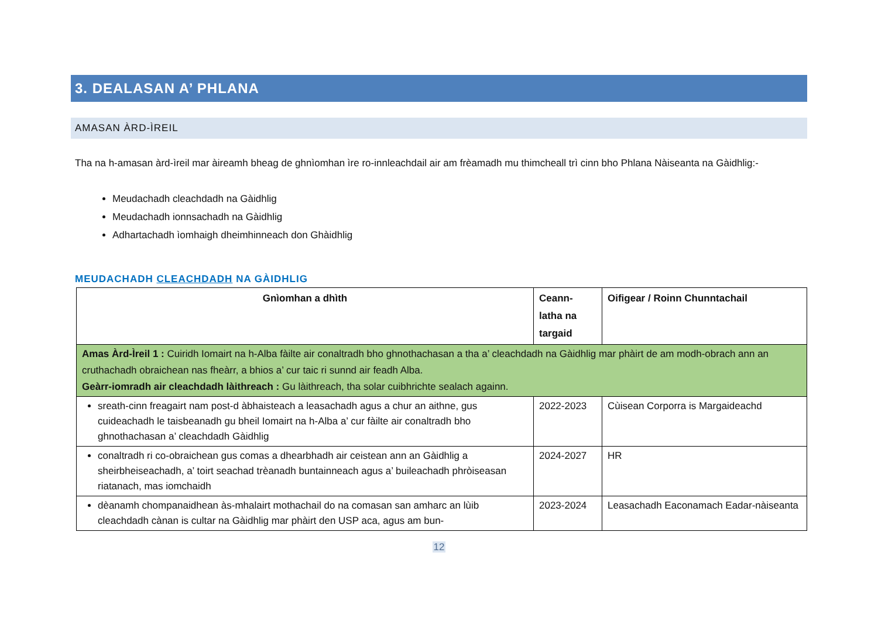3. DEALASAN A’ PHLANA
AMASAN ÀRD-ÌREIL
Tha na h-amasan àrd-ìreil mar àireamh bheag de ghnìomhan ìre ro-innleachdail air am frèamadh mu thimcheall trì cinn bho Phlana Nàiseanta na Gàidhlig:-
Meudachadh cleachdadh na Gàidhlig
Meudachadh ionnsachadh na Gàidhlig
Adhartachadh ìomhaigh dheimhinneach don Ghàidhlig
MEUDACHADH CLEACHDADH NA GÀIDHLIG
| Gnìomhan a dhìth | Ceann- latha na targaid | Oifigear / Roinn Chunntachail |
| --- | --- | --- |
| Amas Àrd-Ìreil 1 : Cuiridh Iomairt na h-Alba fàilte air conaltradh bho ghnothachasan a tha a’ cleachdadh na Gàidhlig mar phàirt de am modh-obrach ann an cruthachadh obraichean nas fheàrr, a bhios a’ cur taic ri sunnd air feadh Alba. Geàrr-iomradh air cleachdadh làithreach : Gu làithreach, tha solar cuibhrichte sealach againn. | | |
| sreath-cinn freagairt nam post-d àbhaisteach a leasachadh agus a chur an aithne, gus cuideachadh le taisbeanadh gu bheil Iomairt na h-Alba a’ cur fàilte air conaltradh bho ghnothachasan a’ cleachdadh Gàidhlig | 2022-2023 | Cùisean Corporra is Margaideachd |
| conaltradh ri co-obraichean gus comas a dhearbhadh air ceistean ann an Gàidhlig a sheirbheiseachadh, a’ toirt seachad trèanadh buntainneach agus a’ buileachadh phròiseasan riatanach, mas iomchaidh | 2024-2027 | HR |
| dèanamh chompanaidhean às-mhalairt mothachail do na comasan san amharc an lùib cleachdadh cànan is cultar na Gàidhlig mar phàirt den USP aca, agus am bun- | 2023-2024 | Leasachadh Eaconamach Eadar-nàiseanta |
12